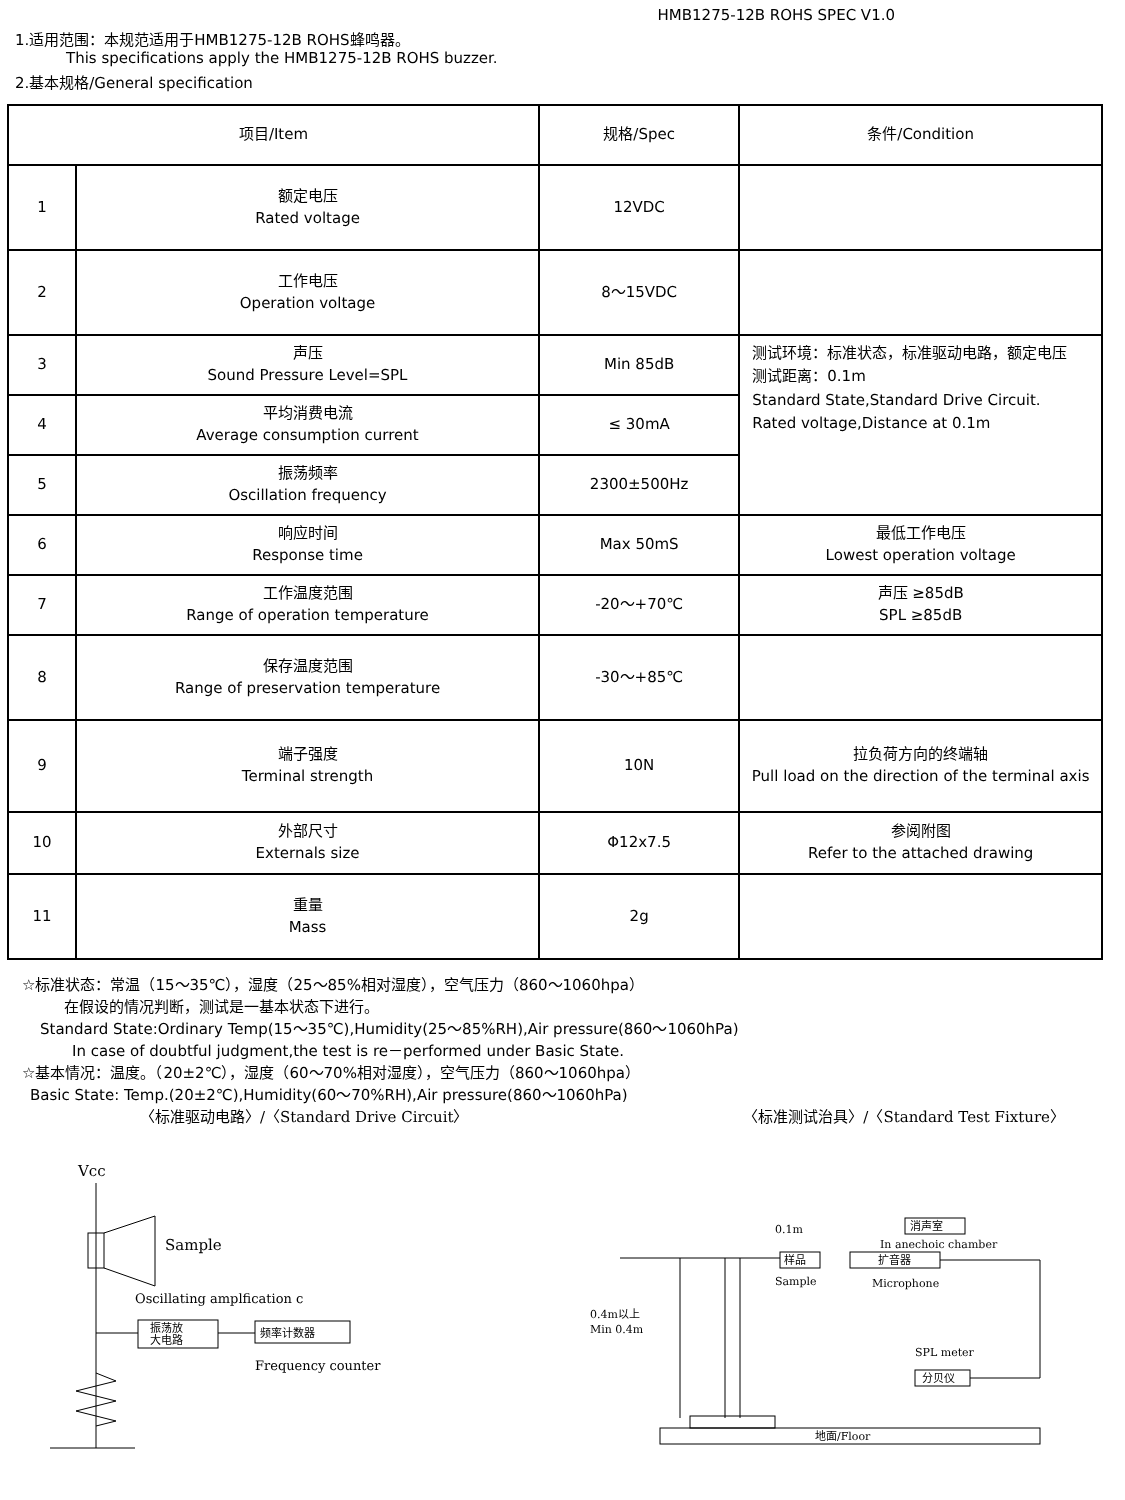HMB1275-12B ROHS SPEC V1.0
1.适用范围：本规范适用于HMB1275-12B ROHS蜂鸣器。
This specifications apply the HMB1275-12B ROHS buzzer.
2.基本规格/General specification
| 项目/Item | | 规格/Spec | 条件/Condition |
| --- | --- | --- | --- |
| 1 | 额定电压 Rated voltage | 12VDC | |
| 2 | 工作电压 Operation voltage | 8～15VDC | |
| 3 | 声压 Sound Pressure Level=SPL | Min 85dB | 测试环境：标准状态，标准驱动电路，额定电压 测试距离：0.1m Standard State,Standard Drive Circuit. Rated voltage,Distance at 0.1m |
| 4 | 平均消费电流 Average consumption current | ≤ 30mA | |
| 5 | 振荡频率 Oscillation frequency | 2300±500Hz | |
| 6 | 响应时间 Response time | Max 50mS | 最低工作电压 Lowest operation voltage |
| 7 | 工作温度范围 Range of operation temperature | -20～+70℃ | 声压 ≥85dB SPL ≥85dB |
| 8 | 保存温度范围 Range of preservation temperature | -30～+85℃ | |
| 9 | 端子强度 Terminal strength | 10N | 拉负荷方向的终端轴 Pull load on the direction of the terminal axis |
| 10 | 外部尺寸 Externals size | Φ12x7.5 | 参阅附图 Refer to the attached drawing |
| 11 | 重量 Mass | 2g | |
☆标准状态：常温（15～35℃），湿度（25～85%相对湿度），空气压力（860～1060hpa）
在假设的情况判断，测试是一基本状态下进行。
Standard State:Ordinary Temp(15～35℃),Humidity(25～85%RH),Air pressure(860～1060hPa)
In case of doubtful judgment,the test is re－performed under Basic State.
☆基本情况：温度。（20±2℃），湿度（60～70%相对湿度），空气压力（860～1060hpa）
Basic State: Temp.(20±2℃),Humidity(60～70%RH),Air pressure(860～1060hPa)
〈标准驱动电路〉/〈Standard Drive Circuit〉 〈标准测试治具〉/〈Standard Test Fixture〉
Vcc
Sample
Oscillating amplfication c
振荡放
大电路
频率计数器
Frequency counter
0.1m
消声室
In anechoic chamber
样品
扩音器
Sample
Microphone
0.4m以上
Min 0.4m
SPL meter
分贝仪
地面/Floor